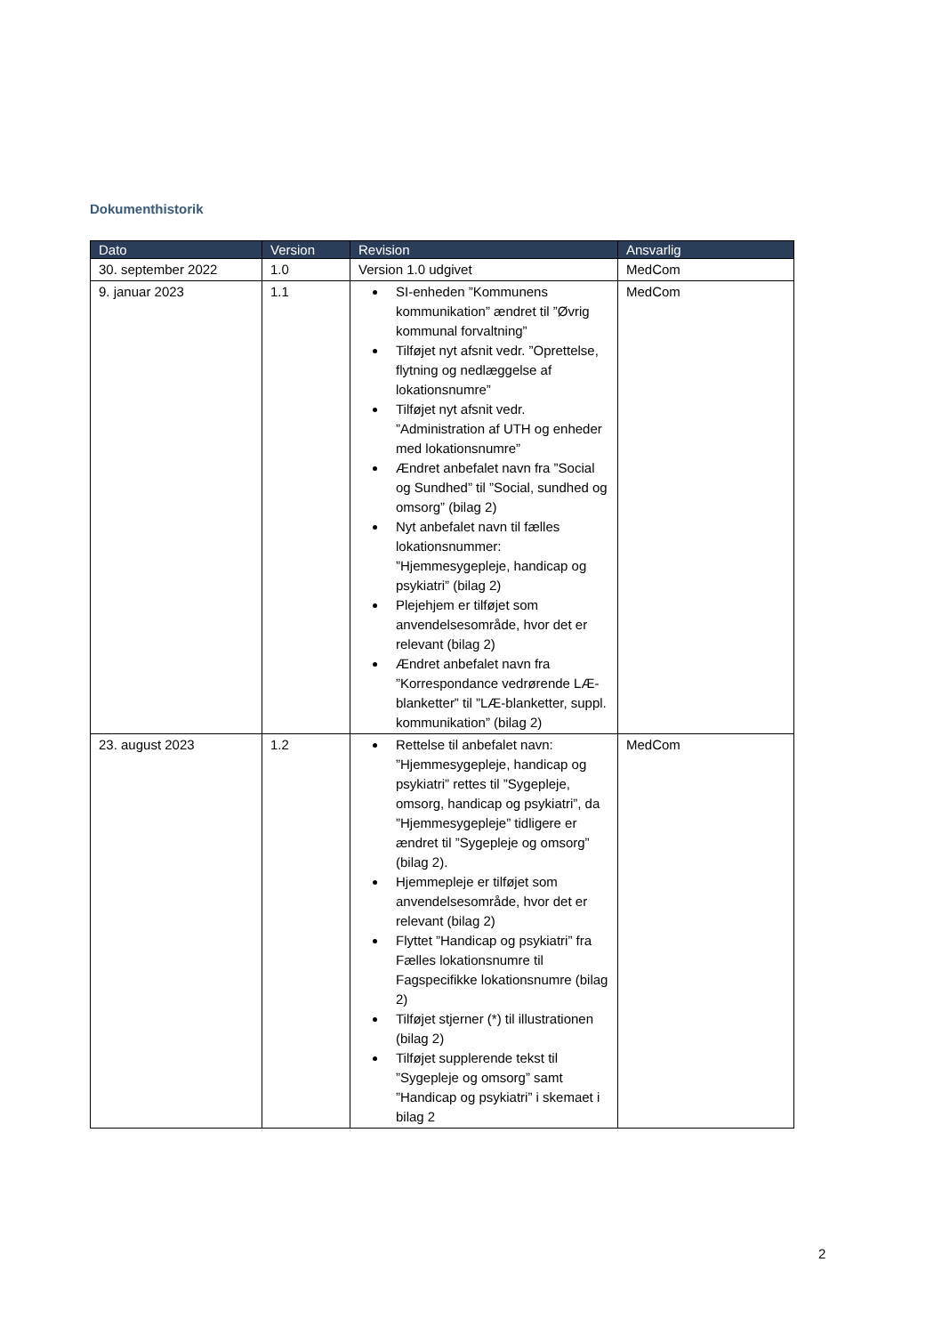Dokumenthistorik
| Dato | Version | Revision | Ansvarlig |
| --- | --- | --- | --- |
| 30. september 2022 | 1.0 | Version 1.0 udgivet | MedCom |
| 9. januar 2023 | 1.1 | SI-enheden ”Kommunens kommunikation” ændret til ”Øvrig kommunal forvaltning” Tilføjet nyt afsnit vedr. ”Oprettelse, flytning og nedlæggelse af lokationsnumre” Tilføjet nyt afsnit vedr. ”Administration af UTH og enheder med lokationsnumre” Ændret anbefalet navn fra ”Social og Sundhed” til ”Social, sundhed og omsorg” (bilag 2) Nyt anbefalet navn til fælles lokationsnummer: ”Hjemmesygepleje, handicap og psykiatri” (bilag 2) Plejehjem er tilføjet som anvendelsesområde, hvor det er relevant (bilag 2) Ændret anbefalet navn fra ”Korrespondance vedrørende LÆ-blanketter” til ”LÆ-blanketter, suppl. kommunikation” (bilag 2) | MedCom |
| 23. august 2023 | 1.2 | Rettelse til anbefalet navn: ”Hjemmesygepleje, handicap og psykiatri” rettes til ”Sygepleje, omsorg, handicap og psykiatri”, da ”Hjemmesygepleje” tidligere er ændret til ”Sygepleje og omsorg” (bilag 2). Hjemmepleje er tilføjet som anvendelsesområde, hvor det er relevant (bilag 2) Flyttet ”Handicap og psykiatri” fra Fælles lokationsnumre til Fagspecifikke lokationsnumre (bilag 2) Tilføjet stjerner (*) til illustrationen (bilag 2) Tilføjet supplerende tekst til ”Sygepleje og omsorg” samt ”Handicap og psykiatri” i skemaet i bilag 2 | MedCom |
2